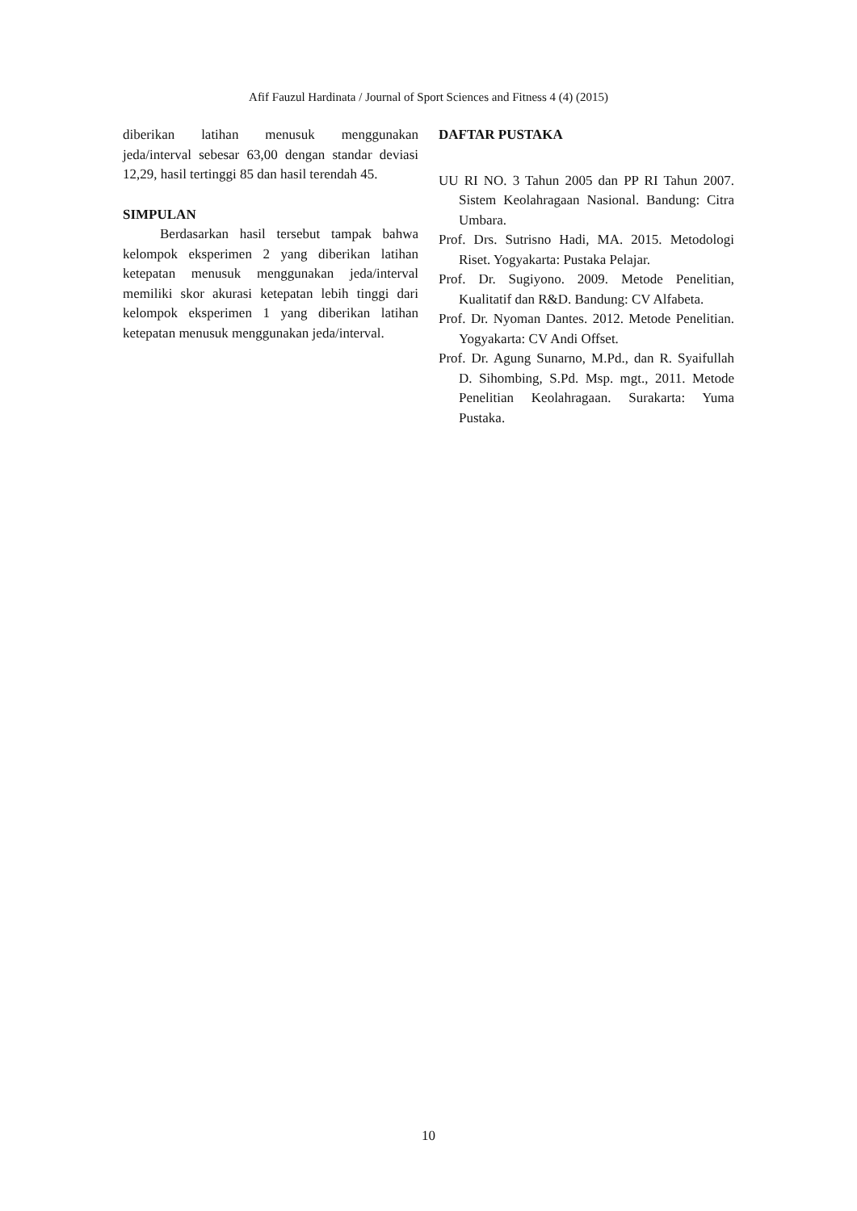Afif Fauzul Hardinata / Journal of Sport Sciences and Fitness 4 (4) (2015)
diberikan latihan menusuk menggunakan jeda/interval sebesar 63,00 dengan standar deviasi 12,29, hasil tertinggi 85 dan hasil terendah 45.
SIMPULAN
Berdasarkan hasil tersebut tampak bahwa kelompok eksperimen 2 yang diberikan latihan ketepatan menusuk menggunakan jeda/interval memiliki skor akurasi ketepatan lebih tinggi dari kelompok eksperimen 1 yang diberikan latihan ketepatan menusuk menggunakan jeda/interval.
DAFTAR PUSTAKA
UU RI NO. 3 Tahun 2005 dan PP RI Tahun 2007. Sistem Keolahragaan Nasional. Bandung: Citra Umbara.
Prof. Drs. Sutrisno Hadi, MA. 2015. Metodologi Riset. Yogyakarta: Pustaka Pelajar.
Prof. Dr. Sugiyono. 2009. Metode Penelitian, Kualitatif dan R&D. Bandung: CV Alfabeta.
Prof. Dr. Nyoman Dantes. 2012. Metode Penelitian. Yogyakarta: CV Andi Offset.
Prof. Dr. Agung Sunarno, M.Pd., dan R. Syaifullah D. Sihombing, S.Pd. Msp. mgt., 2011. Metode Penelitian Keolahragaan. Surakarta: Yuma Pustaka.
10